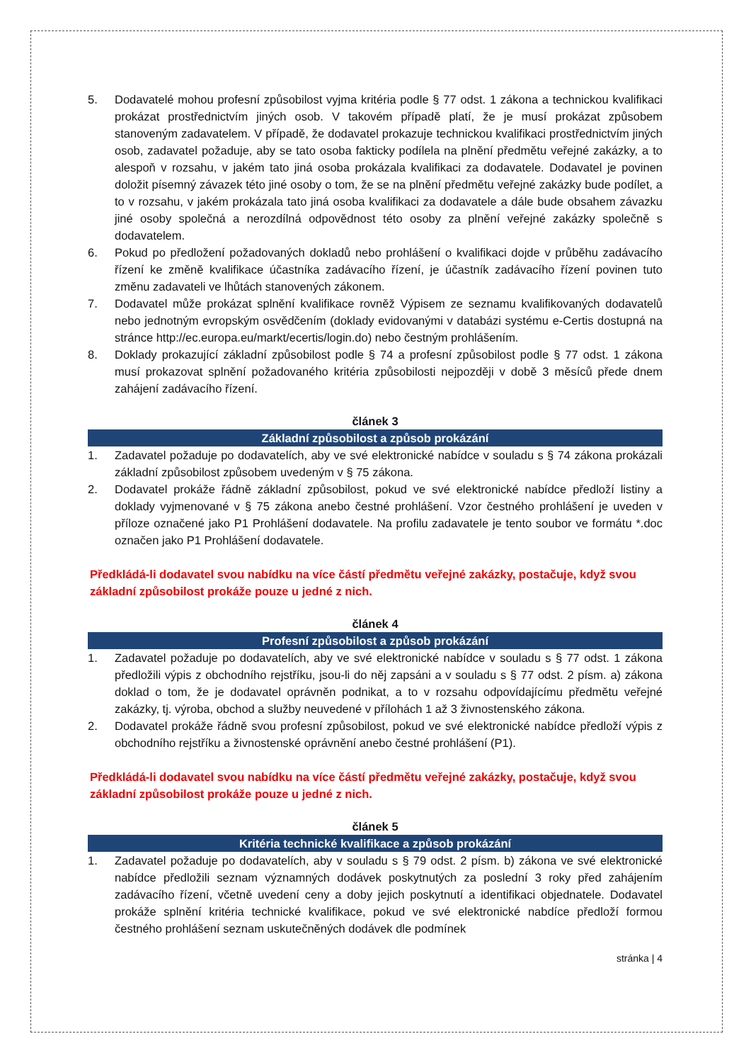5. Dodavatelé mohou profesní způsobilost vyjma kritéria podle § 77 odst. 1 zákona a technickou kvalifikaci prokázat prostřednictvím jiných osob. V takovém případě platí, že je musí prokázat způsobem stanoveným zadavatelem. V případě, že dodavatel prokazuje technickou kvalifikaci prostřednictvím jiných osob, zadavatel požaduje, aby se tato osoba fakticky podílela na plnění předmětu veřejné zakázky, a to alespoň v rozsahu, v jakém tato jiná osoba prokázala kvalifikaci za dodavatele. Dodavatel je povinen doložit písemný závazek této jiné osoby o tom, že se na plnění předmětu veřejné zakázky bude podílet, a to v rozsahu, v jakém prokázala tato jiná osoba kvalifikaci za dodavatele a dále bude obsahem závazku jiné osoby společná a nerozdílná odpovědnost této osoby za plnění veřejné zakázky společně s dodavatelem.
6. Pokud po předložení požadovaných dokladů nebo prohlášení o kvalifikaci dojde v průběhu zadávacího řízení ke změně kvalifikace účastníka zadávacího řízení, je účastník zadávacího řízení povinen tuto změnu zadavateli ve lhůtách stanovených zákonem.
7. Dodavatel může prokázat splnění kvalifikace rovněž Výpisem ze seznamu kvalifikovaných dodavatelů nebo jednotným evropským osvědčením (doklady evidovanými v databázi systému e-Certis dostupná na stránce http://ec.europa.eu/markt/ecertis/login.do) nebo čestným prohlášením.
8. Doklady prokazující základní způsobilost podle § 74 a profesní způsobilost podle § 77 odst. 1 zákona musí prokazovat splnění požadovaného kritéria způsobilosti nejpozději v době 3 měsíců přede dnem zahájení zadávacího řízení.
článek 3
Základní způsobilost a způsob prokázání
1. Zadavatel požaduje po dodavatelích, aby ve své elektronické nabídce v souladu s § 74 zákona prokázali základní způsobilost způsobem uvedeným v § 75 zákona.
2. Dodavatel prokáže řádně základní způsobilost, pokud ve své elektronické nabídce předloží listiny a doklady vyjmenované v § 75 zákona anebo čestné prohlášení. Vzor čestného prohlášení je uveden v příloze označené jako P1 Prohlášení dodavatele. Na profilu zadavatele je tento soubor ve formátu *.doc označen jako P1 Prohlášení dodavatele.
Předkládá-li dodavatel svou nabídku na více částí předmětu veřejné zakázky, postačuje, když svou základní způsobilost prokáže pouze u jedné z nich.
článek 4
Profesní způsobilost a způsob prokázání
1. Zadavatel požaduje po dodavatelích, aby ve své elektronické nabídce v souladu s § 77 odst. 1 zákona předložili výpis z obchodního rejstříku, jsou-li do něj zapsáni a v souladu s § 77 odst. 2 písm. a) zákona doklad o tom, že je dodavatel oprávněn podnikat, a to v rozsahu odpovídajícímu předmětu veřejné zakázky, tj. výroba, obchod a služby neuvedené v přílohách 1 až 3 živnostenského zákona.
2. Dodavatel prokáže řádně svou profesní způsobilost, pokud ve své elektronické nabídce předloží výpis z obchodního rejstříku a živnostenské oprávnění anebo čestné prohlášení (P1).
Předkládá-li dodavatel svou nabídku na více částí předmětu veřejné zakázky, postačuje, když svou základní způsobilost prokáže pouze u jedné z nich.
článek 5
Kritéria technické kvalifikace a způsob prokázání
1. Zadavatel požaduje po dodavatelích, aby v souladu s § 79 odst. 2 písm. b) zákona ve své elektronické nabídce předložili seznam významných dodávek poskytnutých za poslední 3 roky před zahájením zadávacího řízení, včetně uvedení ceny a doby jejich poskytnutí a identifikaci objednatele. Dodavatel prokáže splnění kritéria technické kvalifikace, pokud ve své elektronické nabdíce předloží formou čestného prohlášení seznam uskutečněných dodávek dle podmínek
stránka | 4